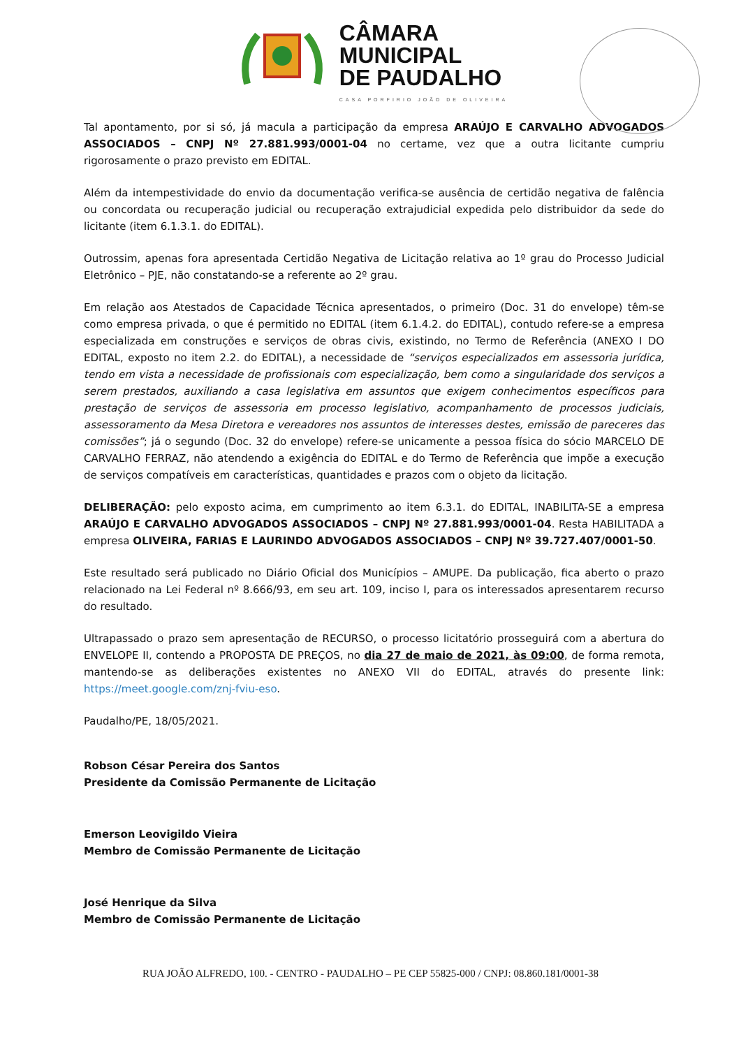CÂMARA
MUNICIPAL
DE PAUDALHO
CASA PORFIRIO JOÃO DE OLIVEIRA
Tal apontamento, por si só, já macula a participação da empresa ARAÚJO E CARVALHO ADVOGADOS ASSOCIADOS – CNPJ Nº 27.881.993/0001-04 no certame, vez que a outra licitante cumpriu rigorosamente o prazo previsto em EDITAL.
Além da intempestividade do envio da documentação verifica-se ausência de certidão negativa de falência ou concordata ou recuperação judicial ou recuperação extrajudicial expedida pelo distribuidor da sede do licitante (item 6.1.3.1. do EDITAL).
Outrossim, apenas fora apresentada Certidão Negativa de Licitação relativa ao 1º grau do Processo Judicial Eletrônico – PJE, não constatando-se a referente ao 2º grau.
Em relação aos Atestados de Capacidade Técnica apresentados, o primeiro (Doc. 31 do envelope) têm-se como empresa privada, o que é permitido no EDITAL (item 6.1.4.2. do EDITAL), contudo refere-se a empresa especializada em construções e serviços de obras civis, existindo, no Termo de Referência (ANEXO I DO EDITAL, exposto no item 2.2. do EDITAL), a necessidade de “serviços especializados em assessoria jurídica, tendo em vista a necessidade de profissionais com especialização, bem como a singularidade dos serviços a serem prestados, auxiliando a casa legislativa em assuntos que exigem conhecimentos específicos para prestação de serviços de assessoria em processo legislativo, acompanhamento de processos judiciais, assessoramento da Mesa Diretora e vereadores nos assuntos de interesses destes, emissão de pareceres das comissões”; já o segundo (Doc. 32 do envelope) refere-se unicamente a pessoa física do sócio MARCELO DE CARVALHO FERRAZ, não atendendo a exigência do EDITAL e do Termo de Referência que impõe a execução de serviços compatíveis em características, quantidades e prazos com o objeto da licitação.
DELIBERAÇÃO: pelo exposto acima, em cumprimento ao item 6.3.1. do EDITAL, INABILITA-SE a empresa ARAÚJO E CARVALHO ADVOGADOS ASSOCIADOS – CNPJ Nº 27.881.993/0001-04. Resta HABILITADA a empresa OLIVEIRA, FARIAS E LAURINDO ADVOGADOS ASSOCIADOS – CNPJ Nº 39.727.407/0001-50.
Este resultado será publicado no Diário Oficial dos Municípios – AMUPE. Da publicação, fica aberto o prazo relacionado na Lei Federal nº 8.666/93, em seu art. 109, inciso I, para os interessados apresentarem recurso do resultado.
Ultrapassado o prazo sem apresentação de RECURSO, o processo licitatório prosseguirá com a abertura do ENVELOPE II, contendo a PROPOSTA DE PREÇOS, no dia 27 de maio de 2021, às 09:00, de forma remota, mantendo-se as deliberações existentes no ANEXO VII do EDITAL, através do presente link: https://meet.google.com/znj-fviu-eso.
Paudalho/PE, 18/05/2021.
Robson César Pereira dos Santos
Presidente da Comissão Permanente de Licitação
Emerson Leovigildo Vieira
Membro de Comissão Permanente de Licitação
José Henrique da Silva
Membro de Comissão Permanente de Licitação
RUA JOÃO ALFREDO, 100. - CENTRO - PAUDALHO – PE CEP 55825-000 / CNPJ: 08.860.181/0001-38